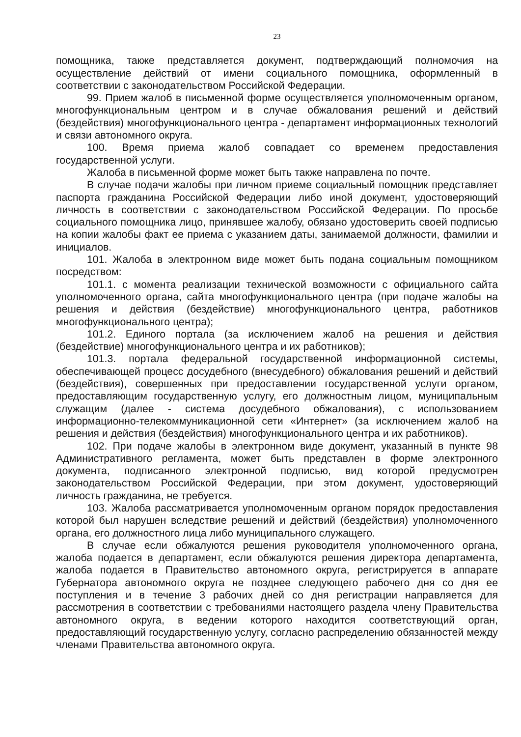23
помощника, также представляется документ, подтверждающий полномочия на осуществление действий от имени социального помощника, оформленный в соответствии с законодательством Российской Федерации.
99. Прием жалоб в письменной форме осуществляется уполномоченным органом, многофункциональным центром и в случае обжалования решений и действий (бездействия) многофункционального центра - департамент информационных технологий и связи автономного округа.
100. Время приема жалоб совпадает со временем предоставления государственной услуги.
Жалоба в письменной форме может быть также направлена по почте.
В случае подачи жалобы при личном приеме социальный помощник представляет паспорта гражданина Российской Федерации либо иной документ, удостоверяющий личность в соответствии с законодательством Российской Федерации. По просьбе социального помощника лицо, принявшее жалобу, обязано удостоверить своей подписью на копии жалобы факт ее приема с указанием даты, занимаемой должности, фамилии и инициалов.
101. Жалоба в электронном виде может быть подана социальным помощником посредством:
101.1. с момента реализации технической возможности с официального сайта уполномоченного органа, сайта многофункционального центра (при подаче жалобы на решения и действия (бездействие) многофункционального центра, работников многофункционального центра);
101.2. Единого портала (за исключением жалоб на решения и действия (бездействие) многофункционального центра и их работников);
101.3. портала федеральной государственной информационной системы, обеспечивающей процесс досудебного (внесудебного) обжалования решений и действий (бездействия), совершенных при предоставлении государственной услуги органом, предоставляющим государственную услугу, его должностным лицом, муниципальным служащим (далее - система досудебного обжалования), с использованием информационно-телекоммуникационной сети «Интернет» (за исключением жалоб на решения и действия (бездействия) многофункционального центра и их работников).
102. При подаче жалобы в электронном виде документ, указанный в пункте 98 Административного регламента, может быть представлен в форме электронного документа, подписанного электронной подписью, вид которой предусмотрен законодательством Российской Федерации, при этом документ, удостоверяющий личность гражданина, не требуется.
103. Жалоба рассматривается уполномоченным органом порядок предоставления которой был нарушен вследствие решений и действий (бездействия) уполномоченного органа, его должностного лица либо муниципального служащего.
В случае если обжалуются решения руководителя уполномоченного органа, жалоба подается в департамент, если обжалуются решения директора департамента, жалоба подается в Правительство автономного округа, регистрируется в аппарате Губернатора автономного округа не позднее следующего рабочего дня со дня ее поступления и в течение 3 рабочих дней со дня регистрации направляется для рассмотрения в соответствии с требованиями настоящего раздела члену Правительства автономного округа, в ведении которого находится соответствующий орган, предоставляющий государственную услугу, согласно распределению обязанностей между членами Правительства автономного округа.